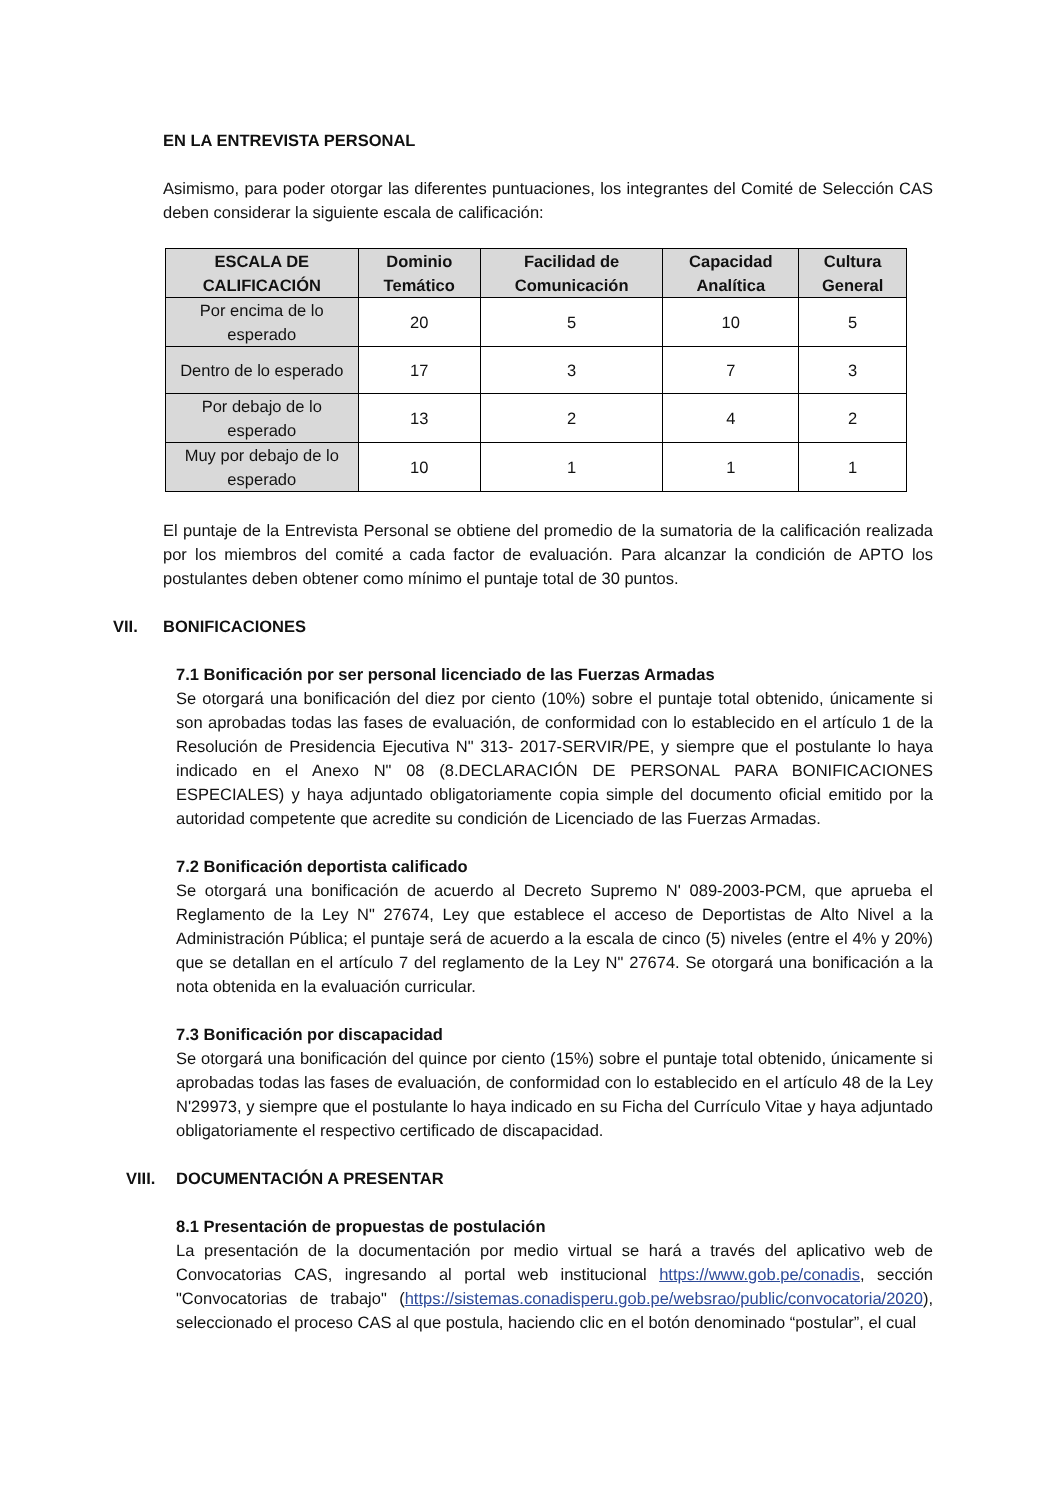EN LA ENTREVISTA PERSONAL
Asimismo, para poder otorgar las diferentes puntuaciones, los integrantes del Comité de Selección CAS deben considerar la siguiente escala de calificación:
| ESCALA DE CALIFICACIÓN | Dominio Temático | Facilidad de Comunicación | Capacidad Analítica | Cultura General |
| --- | --- | --- | --- | --- |
| Por encima de lo esperado | 20 | 5 | 10 | 5 |
| Dentro de lo esperado | 17 | 3 | 7 | 3 |
| Por debajo de lo esperado | 13 | 2 | 4 | 2 |
| Muy por debajo de lo esperado | 10 | 1 | 1 | 1 |
El puntaje de la Entrevista Personal se obtiene del promedio de la sumatoria de la calificación realizada por los miembros del comité a cada factor de evaluación. Para alcanzar la condición de APTO los postulantes deben obtener como mínimo el puntaje total de 30 puntos.
VII. BONIFICACIONES
7.1 Bonificación por ser personal licenciado de las Fuerzas Armadas
Se otorgará una bonificación del diez por ciento (10%) sobre el puntaje total obtenido, únicamente si son aprobadas todas las fases de evaluación, de conformidad con lo establecido en el artículo 1 de la Resolución de Presidencia Ejecutiva N" 313- 2017-SERVIR/PE, y siempre que el postulante lo haya indicado en el Anexo N" 08 (8.DECLARACIÓN DE PERSONAL PARA BONIFICACIONES ESPECIALES) y haya adjuntado obligatoriamente copia simple del documento oficial emitido por la autoridad competente que acredite su condición de Licenciado de las Fuerzas Armadas.
7.2 Bonificación deportista calificado
Se otorgará una bonificación de acuerdo al Decreto Supremo N' 089-2003-PCM, que aprueba el Reglamento de la Ley N" 27674, Ley que establece el acceso de Deportistas de Alto Nivel a la Administración Pública; el puntaje será de acuerdo a la escala de cinco (5) niveles (entre el 4% y 20%) que se detallan en el artículo 7 del reglamento de la Ley N" 27674. Se otorgará una bonificación a la nota obtenida en la evaluación curricular.
7.3 Bonificación por discapacidad
Se otorgará una bonificación del quince por ciento (15%) sobre el puntaje total obtenido, únicamente si aprobadas todas las fases de evaluación, de conformidad con lo establecido en el artículo 48 de la Ley N'29973, y siempre que el postulante lo haya indicado en su Ficha del Currículo Vitae y haya adjuntado obligatoriamente el respectivo certificado de discapacidad.
VIII. DOCUMENTACIÓN A PRESENTAR
8.1 Presentación de propuestas de postulación
La presentación de la documentación por medio virtual se hará a través del aplicativo web de Convocatorias CAS, ingresando al portal web institucional https://www.gob.pe/conadis, sección "Convocatorias de trabajo" (https://sistemas.conadisperu.gob.pe/websrao/public/convocatoria/2020), seleccionado el proceso CAS al que postula, haciendo clic en el botón denominado “postular”, el cual